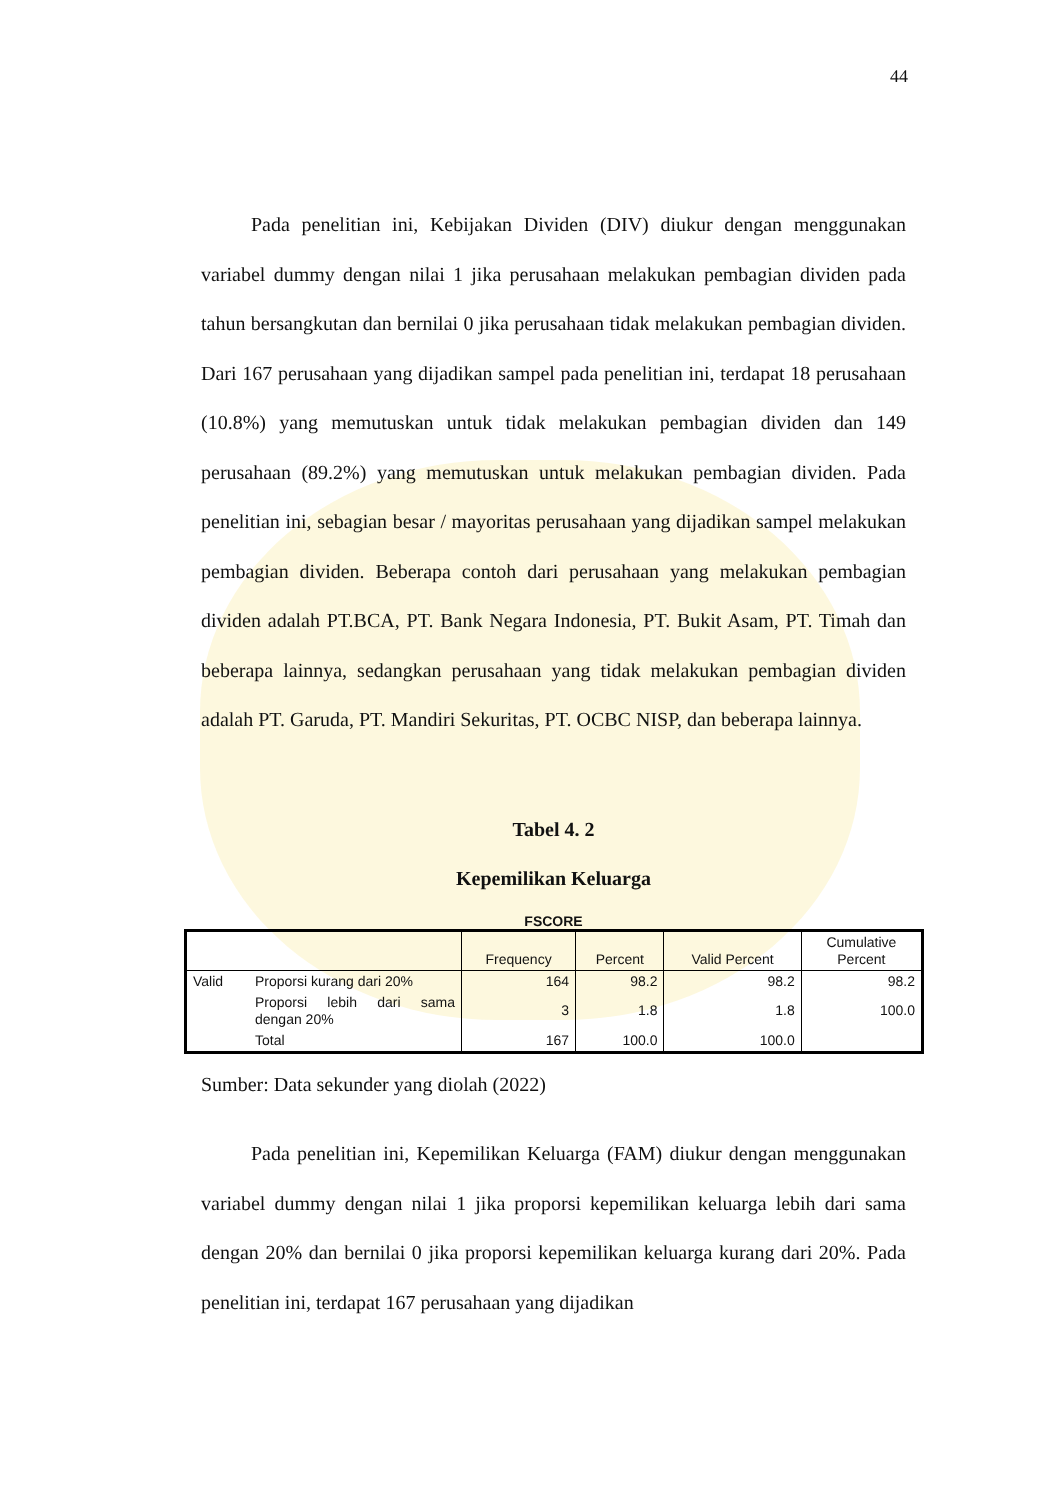44
Pada penelitian ini, Kebijakan Dividen (DIV) diukur dengan menggunakan variabel dummy dengan nilai 1 jika perusahaan melakukan pembagian dividen pada tahun bersangkutan dan bernilai 0 jika perusahaan tidak melakukan pembagian dividen. Dari 167 perusahaan yang dijadikan sampel pada penelitian ini, terdapat 18 perusahaan (10.8%) yang memutuskan untuk tidak melakukan pembagian dividen dan 149 perusahaan (89.2%) yang memutuskan untuk melakukan pembagian dividen. Pada penelitian ini, sebagian besar / mayoritas perusahaan yang dijadikan sampel melakukan pembagian dividen. Beberapa contoh dari perusahaan yang melakukan pembagian dividen adalah PT.BCA, PT. Bank Negara Indonesia, PT. Bukit Asam, PT. Timah dan beberapa lainnya, sedangkan perusahaan yang tidak melakukan pembagian dividen adalah PT. Garuda, PT. Mandiri Sekuritas, PT. OCBC NISP, dan beberapa lainnya.
Tabel 4. 2
Kepemilikan Keluarga
FSCORE
| | | Frequency | Percent | Valid Percent | Cumulative Percent |
| --- | --- | --- | --- | --- | --- |
| Valid | Proporsi kurang dari 20% | 164 | 98.2 | 98.2 | 98.2 |
| | Proporsi lebih dari sama dengan 20% | 3 | 1.8 | 1.8 | 100.0 |
| | Total | 167 | 100.0 | 100.0 | |
Sumber: Data sekunder yang diolah (2022)
Pada penelitian ini, Kepemilikan Keluarga (FAM) diukur dengan menggunakan variabel dummy dengan nilai 1 jika proporsi kepemilikan keluarga lebih dari sama dengan 20% dan bernilai 0 jika proporsi kepemilikan keluarga kurang dari 20%. Pada penelitian ini, terdapat 167 perusahaan yang dijadikan